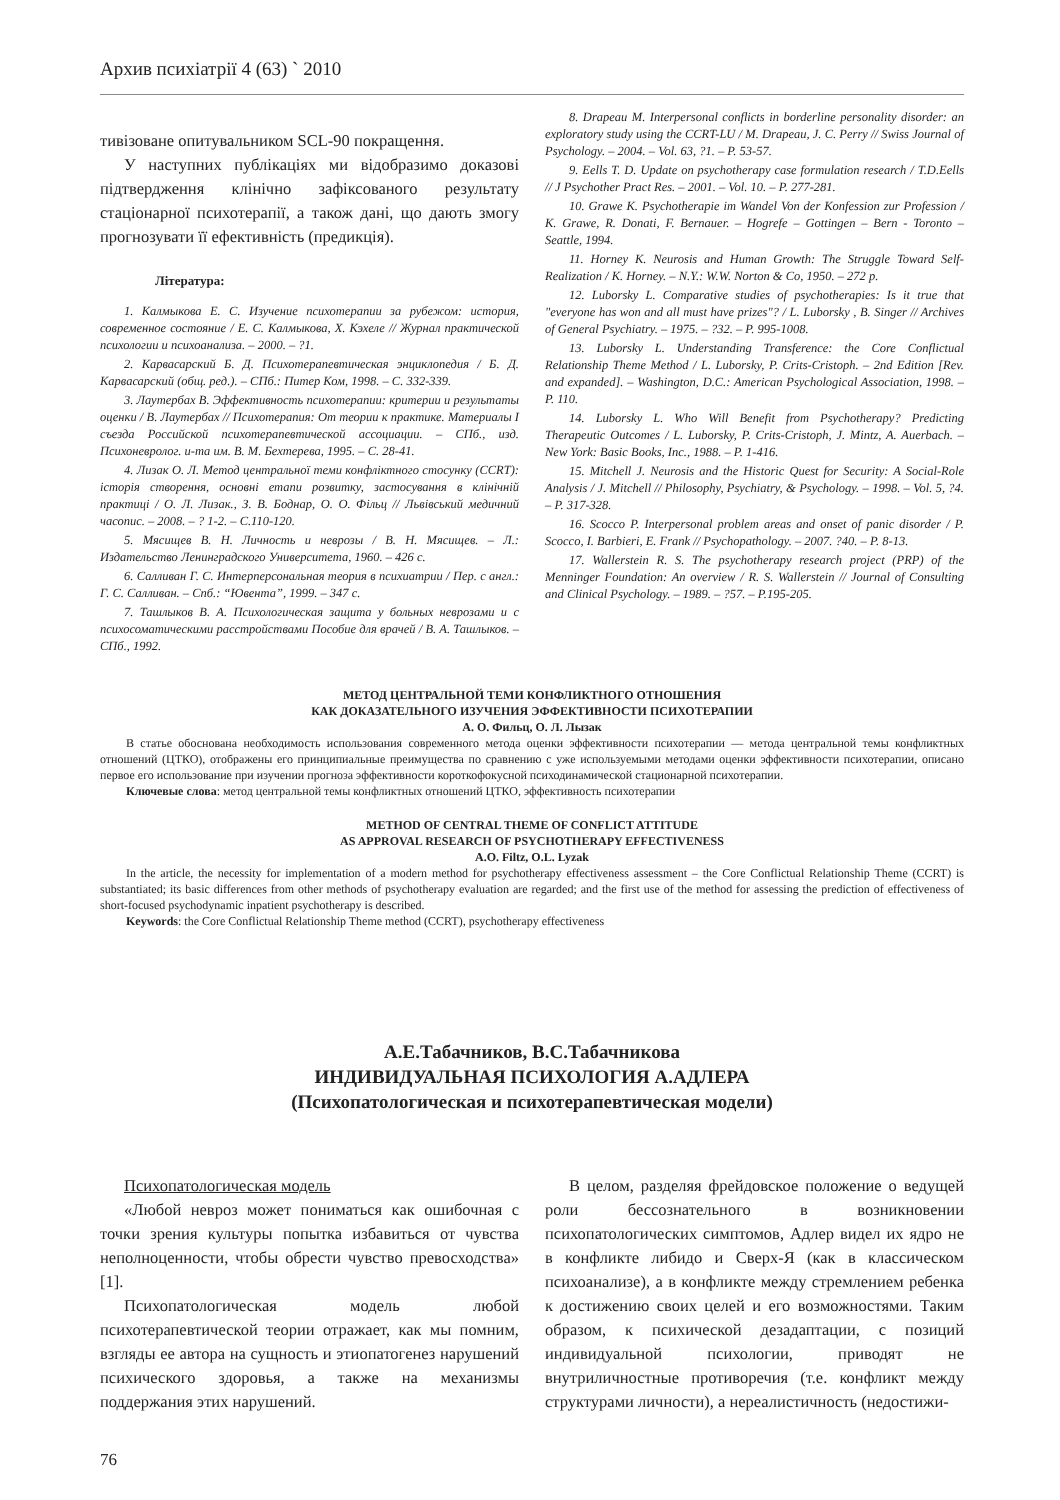Архив психіатрії 4 (63) ` 2010
тивізоване опитувальником SCL-90 покращення.
У наступних публікаціях ми відобразимо доказові підтвердження клінічно зафіксованого результату стаціонарної психотерапії, а також дані, що дають змогу прогнозувати її ефективність (предикція).
Література:
1. Калмыкова Е. С. Изучение психотерапии за рубежом: история, современное состояние / Е. С. Калмыкова, Х. Кэхеле // Журнал практической психологии и психоанализа. – 2000. – ?1.
2. Карвасарский Б. Д. Психотерапевтическая энциклопедия / Б. Д. Карвасарский (общ. ред.). – СПб.: Питер Ком, 1998. – С. 332-339.
3. Лаутербах В. Эффективность психотерапии: критерии и результаты оценки / В. Лаутербах // Психотерапия: От теории к практике. Материалы I съезда Российской психотерапевтической ассоциации. – СПб., изд. Психоневролог. и-та им. В. М. Бехтерева, 1995. – С. 28-41.
4. Лизак О. Л. Метод центральної теми конфліктного стосунку (CCRT): історія створення, основні етапи розвитку, застосування в клінічній практиці / О. Л. Лизак., З. В. Боднар, О. О. Фільц // Львівський медичний часопис. – 2008. – ? 1-2. – С.110-120.
5. Мясищев В. Н. Личность и неврозы / В. Н. Мясищев. – Л.: Издательство Ленинградского Университета, 1960. – 426 с.
6. Салливан Г. С. Интерперсональная теория в психиатрии / Пер. с англ.: Г. С. Салливан. – Спб.: “Ювента”, 1999. – 347 с.
7. Ташлыков В. А. Психологическая защита у больных неврозами и с психосоматическими расстройствами Пособие для врачей / В. А. Ташлыков. – СПб., 1992.
8. Drapeau M. Interpersonal conflicts in borderline personality disorder: an exploratory study using the CCRT-LU / M. Drapeau, J. C. Perry // Swiss Journal of Psychology. – 2004. – Vol. 63, ?1. – P. 53-57.
9. Eells T. D. Update on psychotherapy case formulation research / T.D.Eells // J Psychother Pract Res. – 2001. – Vol. 10. – P. 277-281.
10. Grawe K. Psychotherapie im Wandel Von der Konfession zur Profession / K. Grawe, R. Donati, F. Bernauer. – Hogrefe – Gottingen – Bern - Toronto – Seattle, 1994.
11. Horney K. Neurosis and Human Growth: The Struggle Toward Self-Realization / K. Horney. – N.Y.: W.W. Norton & Co, 1950. – 272 p.
12. Luborsky L. Comparative studies of psychotherapies: Is it true that "everyone has won and all must have prizes"? / L. Luborsky , B. Singer // Archives of General Psychiatry. – 1975. – ?32. – P. 995-1008.
13. Luborsky L. Understanding Transference: the Core Conflictual Relationship Theme Method / L. Luborsky, P. Crits-Cristoph. – 2nd Edition [Rev. and expanded]. – Washington, D.C.: American Psychological Association, 1998. – P. 110.
14. Luborsky L. Who Will Benefit from Psychotherapy? Predicting Therapeutic Outcomes / L. Luborsky, P. Crits-Cristoph, J. Mintz, A. Auerbach. – New York: Basic Books, Inc., 1988. – P. 1-416.
15. Mitchell J. Neurosis and the Historic Quest for Security: A Social-Role Analysis / J. Mitchell // Philosophy, Psychiatry, & Psychology. – 1998. – Vol. 5, ?4. – P. 317-328.
16. Scocco P. Interpersonal problem areas and onset of panic disorder / P. Scocco, I. Barbieri, E. Frank // Psychopathology. – 2007. ?40. – P. 8-13.
17. Wallerstein R. S. The psychotherapy research project (PRP) of the Menninger Foundation: An overview / R. S. Wallerstein // Journal of Consulting and Clinical Psychology. – 1989. – ?57. – P.195-205.
МЕТОД ЦЕНТРАЛЬНОЙ ТЕМИ КОНФЛИКТНОГО ОТНОШЕНИЯ
КАК ДОКАЗАТЕЛЬНОГО ИЗУЧЕНИЯ ЭФФЕКТИВНОСТИ ПСИХОТЕРАПИИ
А. О. Фильц, О. Л. Лызак
В статье обоснована необходимость использования современного метода оценки эффективности психотерапии — метода центральной темы конфликтных отношений (ЦТКО), отображены его принципиальные преимущества по сравнению с уже используемыми методами оценки эффективности психотерапии, описано первое его использование при изучении прогноза эффективности короткофокусной психодинамической стационарной психотерапии.
Ключевые слова: метод центральной темы конфликтных отношений ЦТКО, эффективность психотерапии
METHOD OF CENTRAL THEME OF CONFLICT ATTITUDE
AS APPROVAL RESEARCH OF PSYCHOTHERAPY EFFECTIVENESS
A.O. Filtz, O.L. Lyzak
In the article, the necessity for implementation of a modern method for psychotherapy effectiveness assessment – the Core Conflictual Relationship Theme (CCRT) is substantiated; its basic differences from other methods of psychotherapy evaluation are regarded; and the first use of the method for assessing the prediction of effectiveness of short-focused psychodynamic inpatient psychotherapy is described.
Keywords: the Core Conflictual Relationship Theme method (CCRT), psychotherapy effectiveness
А.Е.Табачников, В.С.Табачникова
ИНДИВИДУАЛЬНАЯ ПСИХОЛОГИЯ А.АДЛЕРА
(Психопатологическая и психотерапевтическая модели)
Психопатологическая модель
«Любой невроз может пониматься как ошибочная с точки зрения культуры попытка избавиться от чувства неполноценности, чтобы обрести чувство превосходства» [1].
Психопатологическая модель любой психотерапевтической теории отражает, как мы помним, взгляды ее автора на сущность и этиопатогенез нарушений психического здоровья, а также на механизмы поддержания этих нарушений.
В целом, разделяя фрейдовское положение о ведущей роли бессознательного в возникновении психопатологических симптомов, Адлер видел их ядро не в конфликте либидо и Сверх-Я (как в классическом психоанализе), а в конфликте между стремлением ребенка к достижению своих целей и его возможностями. Таким образом, к психической дезадаптации, с позиций индивидуальной психологии, приводят не внутриличностные противоречия (т.е. конфликт между структурами личности), а нереалистичность (недостижи-
76